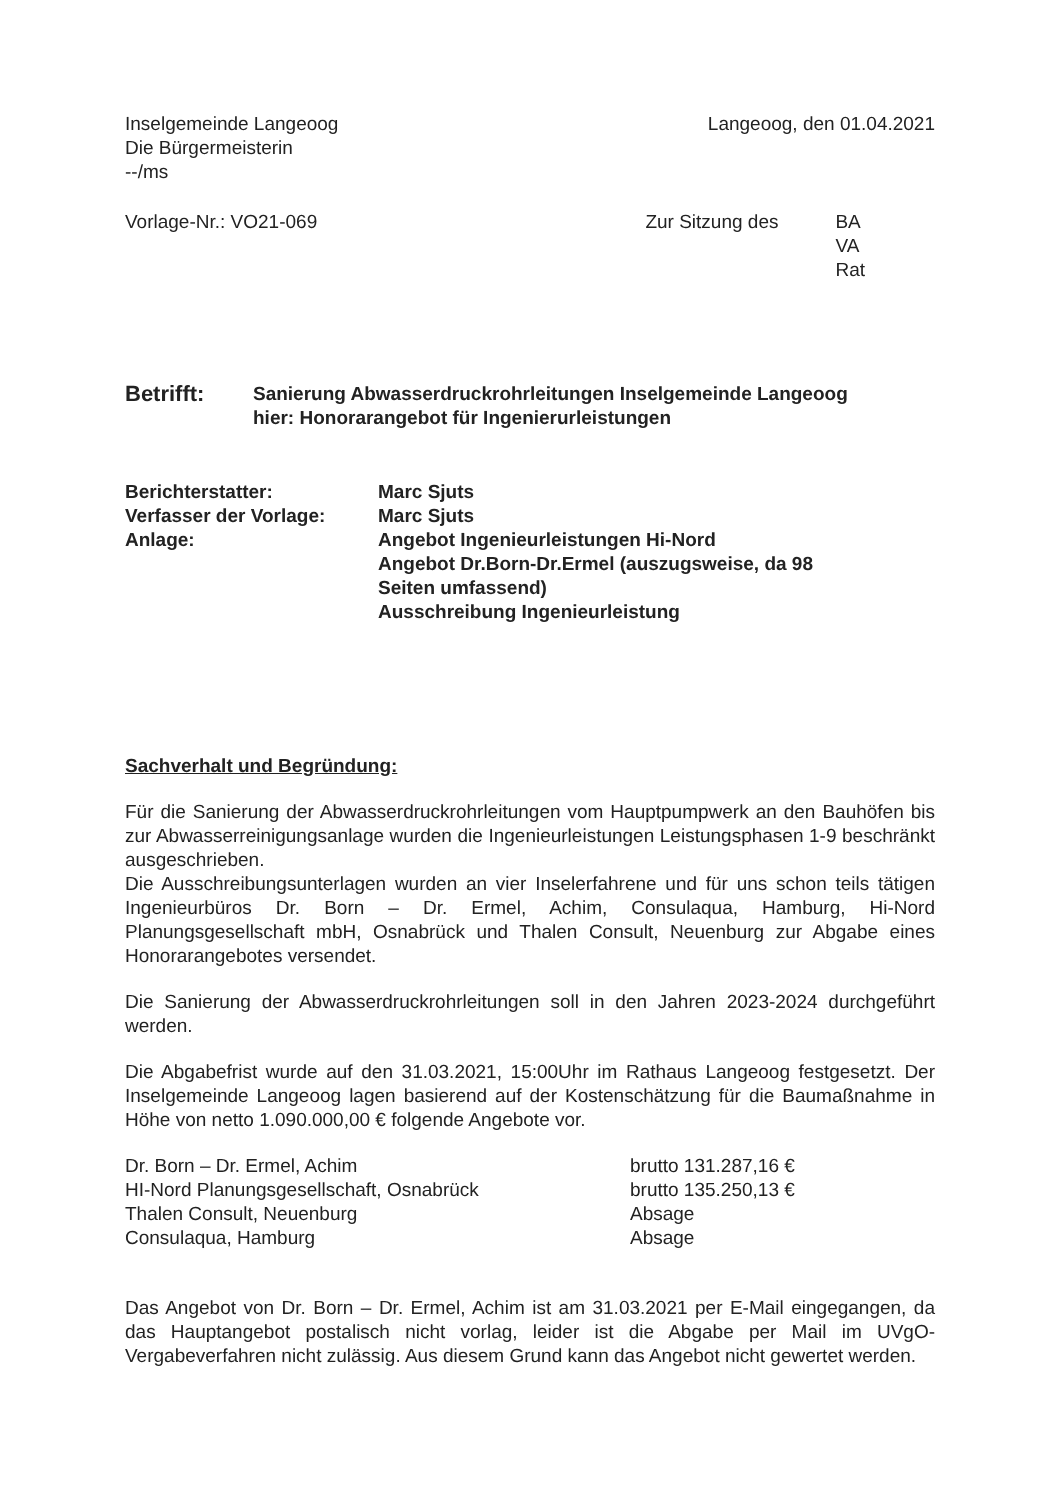Inselgemeinde Langeoog
Die Bürgermeisterin
--/ms
Langeoog, den 01.04.2021
Vorlage-Nr.: VO21-069 Zur Sitzung des BA
VA
Rat
| Betrifft: | Sanierung Abwasserdruckrohrleitungen Inselgemeinde Langeoog hier: Honorarangebot für Ingenierurleistungen |
| Berichterstatter: | Marc Sjuts |
| Verfasser der Vorlage: | Marc Sjuts |
| Anlage: | Angebot Ingenieurleistungen Hi-Nord Angebot Dr.Born-Dr.Ermel (auszugsweise, da 98 Seiten umfassend) Ausschreibung Ingenieurleistung |
Sachverhalt und Begründung:
Für die Sanierung der Abwasserdruckrohrleitungen vom Hauptpumpwerk an den Bauhöfen bis zur Abwasserreinigungsanlage wurden die Ingenieurleistungen Leistungsphasen 1-9 beschränkt ausgeschrieben.
Die Ausschreibungsunterlagen wurden an vier Inselerfahrene und für uns schon teils tätigen Ingenieurbüros Dr. Born – Dr. Ermel, Achim, Consulaqua, Hamburg, Hi-Nord Planungsgesellschaft mbH, Osnabrück und Thalen Consult, Neuenburg zur Abgabe eines Honorarangebotes versendet.
Die Sanierung der Abwasserdruckrohrleitungen soll in den Jahren 2023-2024 durchgeführt werden.
Die Abgabefrist wurde auf den 31.03.2021, 15:00Uhr im Rathaus Langeoog festgesetzt. Der Inselgemeinde Langeoog lagen basierend auf der Kostenschätzung für die Baumaßnahme in Höhe von netto 1.090.000,00 € folgende Angebote vor.
| Dr. Born – Dr. Ermel, Achim | brutto 131.287,16 € |
| HI-Nord Planungsgesellschaft, Osnabrück | brutto 135.250,13 € |
| Thalen Consult, Neuenburg | Absage |
| Consulaqua, Hamburg | Absage |
Das Angebot von Dr. Born – Dr. Ermel, Achim ist am 31.03.2021 per E-Mail eingegangen, da das Hauptangebot postalisch nicht vorlag, leider ist die Abgabe per Mail im UVgO-Vergabeverfahren nicht zulässig. Aus diesem Grund kann das Angebot nicht gewertet werden.